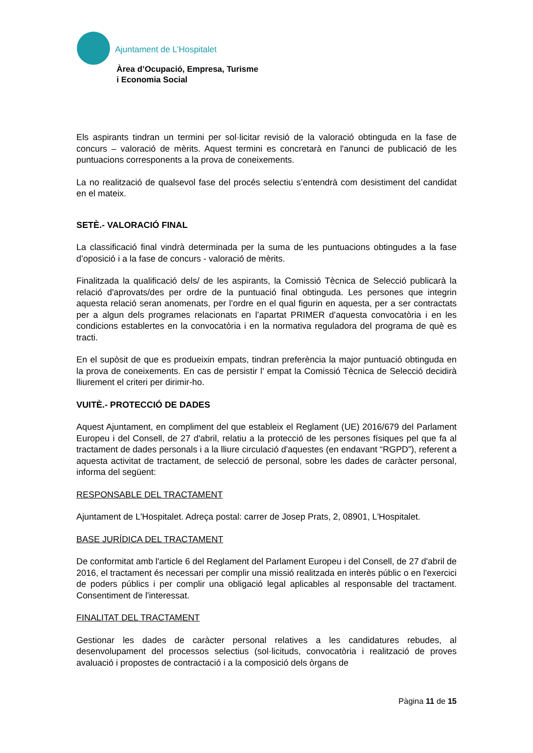Ajuntament de L’Hospitalet
Àrea d’Ocupació, Empresa, Turisme
i Economia Social
Els aspirants tindran un termini per sol·licitar revisió de la valoració obtinguda en la fase de concurs – valoració de mèrits. Aquest termini es concretarà en l'anunci de publicació de les puntuacions corresponents a la prova de coneixements.
La no realització de qualsevol fase del procés selectiu s’entendrà com desistiment del candidat en el mateix.
SETÈ.- VALORACIÓ FINAL
La classificació final vindrà determinada per la suma de les puntuacions obtingudes a la fase d’oposició i a la fase de concurs - valoració de mèrits.
Finalitzada la qualificació dels/ de les aspirants, la Comissió Tècnica de Selecció publicarà la relació d'aprovats/des per ordre de la puntuació final obtinguda. Les persones que integrin aquesta relació seran anomenats, per l’ordre en el qual figurin en aquesta, per a ser contractats per a algun dels programes relacionats en l’apartat PRIMER d’aquesta convocatòria i en les condicions establertes en la convocatòria i en la normativa reguladora del programa de què es tracti.
En el supòsit de que es produeixin empats, tindran preferència la major puntuació obtinguda en la prova de coneixements. En cas de persistir l' empat la Comissió Tècnica de Selecció decidirà lliurement el criteri per dirimir-ho.
VUITÈ.- PROTECCIÓ DE DADES
Aquest Ajuntament, en compliment del que estableix el Reglament (UE) 2016/679 del Parlament Europeu i del Consell, de 27 d'abril, relatiu a la protecció de les persones físiques pel que fa al tractament de dades personals i a la lliure circulació d'aquestes (en endavant “RGPD”), referent a aquesta activitat de tractament, de selecció de personal, sobre les dades de caràcter personal, informa del següent:
RESPONSABLE DEL TRACTAMENT
Ajuntament de L'Hospitalet. Adreça postal: carrer de Josep Prats, 2, 08901, L'Hospitalet.
BASE JURÍDICA DEL TRACTAMENT
De conformitat amb l'article 6 del Reglament del Parlament Europeu i del Consell, de 27 d'abril de 2016, el tractament és necessari per complir una missió realitzada en interès públic o en l'exercici de poders públics i per complir una obligació legal aplicables al responsable del tractament. Consentiment de l'interessat.
FINALITAT DEL TRACTAMENT
Gestionar les dades de caràcter personal relatives a les candidatures rebudes, al desenvolupament del processos selectius (sol·licituds, convocatòria i realització de proves avaluació i propostes de contractació i a la composició dels òrgans de
Pàgina 11 de 15